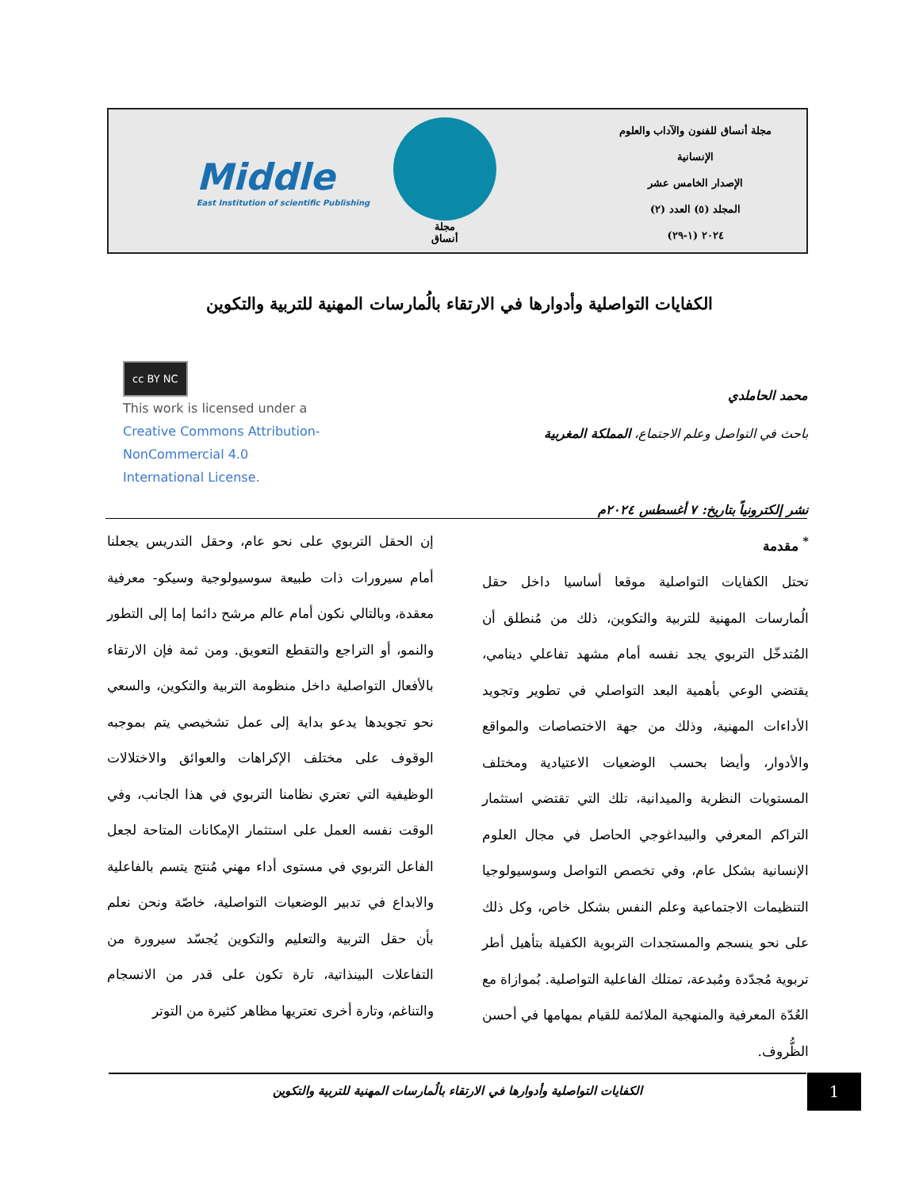Middle
East Institution of scientific Publishing
مجلة
أنساق
مجلة أنساق للفنون والآداب والعلوم
الإنسانية
الإصدار الخامس عشر
المجلد (٥) العدد (٢)
٢٠٢٤ (١-٢٩)
الكفايات التواصلية وأدوارها في الارتقاء بالُمارسات المهنية للتربية والتكوين
cc BY NC
This work is licensed under a
Creative Commons Attribution-
NonCommercial 4.0
International License.
محمد الحاملدي
باحث في التواصل وعلم الاجتماع، المملكة المغربية
نشر إلكترونياً بتاريخ: ٧ أغسطس ٢٠٢٤م
<sup>*</sup> مقدمة
تحتل الكفايات التواصلية موقعا أساسيا داخل حقل الُمارسات المهنية للتربية والتكوين، ذلك من مُنطلق أن المُتدخّل التربوي يجد نفسه أمام مشهد تفاعلي دينامي، يقتضي الوعي بأهمية البعد التواصلي في تطوير وتجويد الأداءات المهنية، وذلك من جهة الاختصاصات والمواقع والأدوار، وأيضا بحسب الوضعيات الاعتيادية ومختلف المستويات النظرية والميدانية، تلك التي تقتضي استثمار التراكم المعرفي والبيداغوجي الحاصل في مجال العلوم الإنسانية بشكل عام، وفي تخصص التواصل وسوسيولوجيا التنظيمات الاجتماعية وعلم النفس بشكل خاص، وكل ذلك على نحو ينسجم والمستجدات التربوية الكفيلة بتأهيل أطر تربوية مُجدّدة ومُبدعة، تمتلك الفاعلية التواصلية. بُموازاة مع العُدّة المعرفية والمنهجية الملائمة للقيام بمهامها في أحسن الظُّروف.
إن الحقل التربوي على نحو عام، وحقل التدريس يجعلنا أمام سيرورات ذات طبيعة سوسيولوجية وسيكو- معرفية معقدة، وبالتالي نكون أمام عالم مرشح دائما إما إلى التطور والنمو، أو التراجع والتقطع التعويق. ومن ثمة فإن الارتقاء بالأفعال التواصلية داخل منظومة التربية والتكوين، والسعي نحو تجويدها يدعو بداية إلى عمل تشخيصي يتم بموجبه الوقوف على مختلف الإكراهات والعوائق والاختلالات الوظيفية التي تعتري نظامنا التربوي في هذا الجانب، وفي الوقت نفسه العمل على استثمار الإمكانات المتاحة لجعل الفاعل التربوي في مستوى أداء مهني مُنتج يتسم بالفاعلية والابداع في تدبير الوضعيات التواصلية، خاصّة ونحن نعلم بأن حقل التربية والتعليم والتكوين يُجسّد سيرورة من التفاعلات البينذاتية، تارة تكون على قدر من الانسجام والتناغم، وتارة أخرى تعتريها مظاهر كثيرة من التوتر
الكفايات التواصلية وأدوارها في الارتقاء بالُمارسات المهنية للتربية والتكوين 1